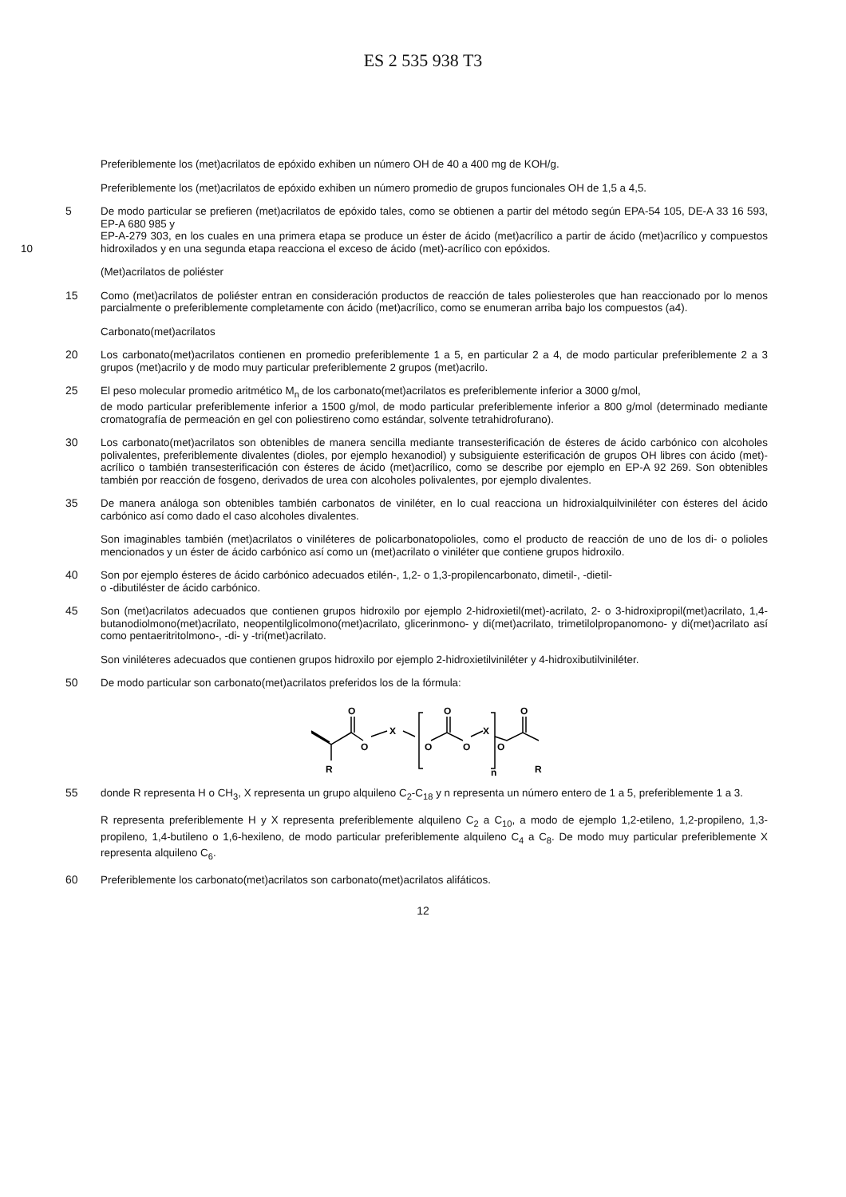ES 2 535 938 T3
Preferiblemente los (met)acrilatos de epóxido exhiben un número OH de 40 a 400 mg de KOH/g.
Preferiblemente los (met)acrilatos de epóxido exhiben un número promedio de grupos funcionales OH de 1,5 a 4,5.
5 De modo particular se prefieren (met)acrilatos de epóxido tales, como se obtienen a partir del método según EPA-54 105, DE-A 33 16 593, EP-A 680 985 y
EP-A-279 303, en los cuales en una primera etapa se produce un éster de ácido (met)acrílico a partir de ácido (met)acrílico y compuestos hidroxilados y en una segunda etapa reacciona el exceso de ácido (met)-acrílico con epóxidos. 10
(Met)acrilatos de poliéster
15 Como (met)acrilatos de poliéster entran en consideración productos de reacción de tales poliesteroles que han reaccionado por lo menos parcialmente o preferiblemente completamente con ácido (met)acrílico, como se enumeran arriba bajo los compuestos (a4).
Carbonato(met)acrilatos
20 Los carbonato(met)acrilatos contienen en promedio preferiblemente 1 a 5, en particular 2 a 4, de modo particular preferiblemente 2 a 3 grupos (met)acrilo y de modo muy particular preferiblemente 2 grupos (met)acrilo.
25 El peso molecular promedio aritmético M<sub>n</sub> de los carbonato(met)acrilatos es preferiblemente inferior a 3000 g/mol,
de modo particular preferiblemente inferior a 1500 g/mol, de modo particular preferiblemente inferior a 800 g/mol (determinado mediante cromatografía de permeación en gel con poliestireno como estándar, solvente tetrahidrofurano).
30 Los carbonato(met)acrilatos son obtenibles de manera sencilla mediante transesterificación de ésteres de ácido carbónico con alcoholes polivalentes, preferiblemente divalentes (dioles, por ejemplo hexanodiol) y subsiguiente esterificación de grupos OH libres con ácido (met)-acrílico o también transesterificación con ésteres de ácido (met)acrílico, como se describe por ejemplo en EP-A 92 269. Son obtenibles también por reacción de fosgeno, derivados de urea con alcoholes polivalentes, por ejemplo divalentes.
35 De manera análoga son obtenibles también carbonatos de viniléter, en lo cual reacciona un hidroxialquilviniléter con ésteres del ácido carbónico así como dado el caso alcoholes divalentes.
Son imaginables también (met)acrilatos o viniléteres de policarbonatopolioles, como el producto de reacción de uno de los di- o polioles mencionados y un éster de ácido carbónico así como un (met)acrilato o viniléter que contiene grupos hidroxilo.
40 Son por ejemplo ésteres de ácido carbónico adecuados etilén-, 1,2- o 1,3-propilencarbonato, dimetil-, -dietil-
o -dibutiléster de ácido carbónico.
45 Son (met)acrilatos adecuados que contienen grupos hidroxilo por ejemplo 2-hidroxietil(met)-acrilato, 2- o 3-hidroxipropil(met)acrilato, 1,4-butanodiolmono(met)acrilato, neopentilglicolmono(met)acrilato, glicerinmono- y di(met)acrilato, trimetilolpropanomono- y di(met)acrilato así como pentaeritritolmono-, -di- y -tri(met)acrilato.
Son viniléteres adecuados que contienen grupos hidroxilo por ejemplo 2-hidroxietilviniléter y 4-hidroxibutilviniléter.
50 De modo particular son carbonato(met)acrilatos preferidos los de la fórmula:
O
O
X
R
O
O
O
X
O
O
R
n
55 donde R representa H o CH<sub>3</sub>, X representa un grupo alquileno C<sub>2</sub>-C<sub>18</sub> y n representa un número entero de 1 a 5, preferiblemente 1 a 3.
R representa preferiblemente H y X representa preferiblemente alquileno C<sub>2</sub> a C<sub>10</sub>, a modo de ejemplo 1,2-etileno, 1,2-propileno, 1,3-propileno, 1,4-butileno o 1,6-hexileno, de modo particular preferiblemente alquileno C<sub>4</sub> a C<sub>8</sub>. De modo muy particular preferiblemente X representa alquileno C<sub>6</sub>.
60 Preferiblemente los carbonato(met)acrilatos son carbonato(met)acrilatos alifáticos.
12